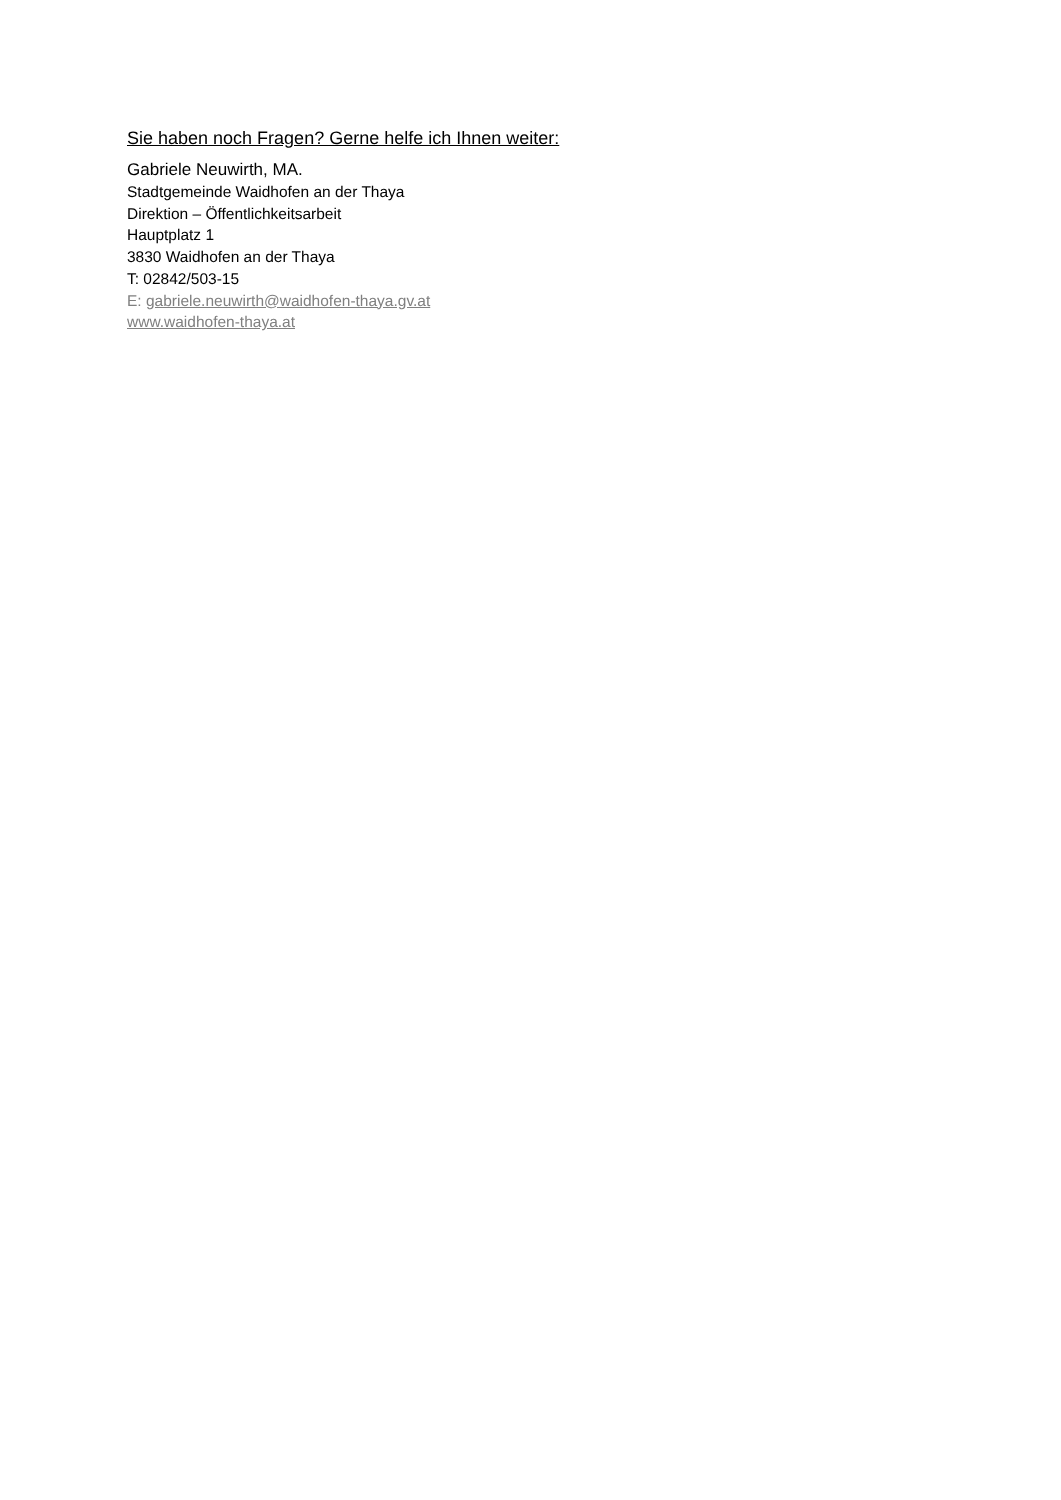Sie haben noch Fragen? Gerne helfe ich Ihnen weiter:
Gabriele Neuwirth, MA.
Stadtgemeinde Waidhofen an der Thaya
Direktion – Öffentlichkeitsarbeit
Hauptplatz 1
3830 Waidhofen an der Thaya
T: 02842/503-15
E: gabriele.neuwirth@waidhofen-thaya.gv.at
www.waidhofen-thaya.at